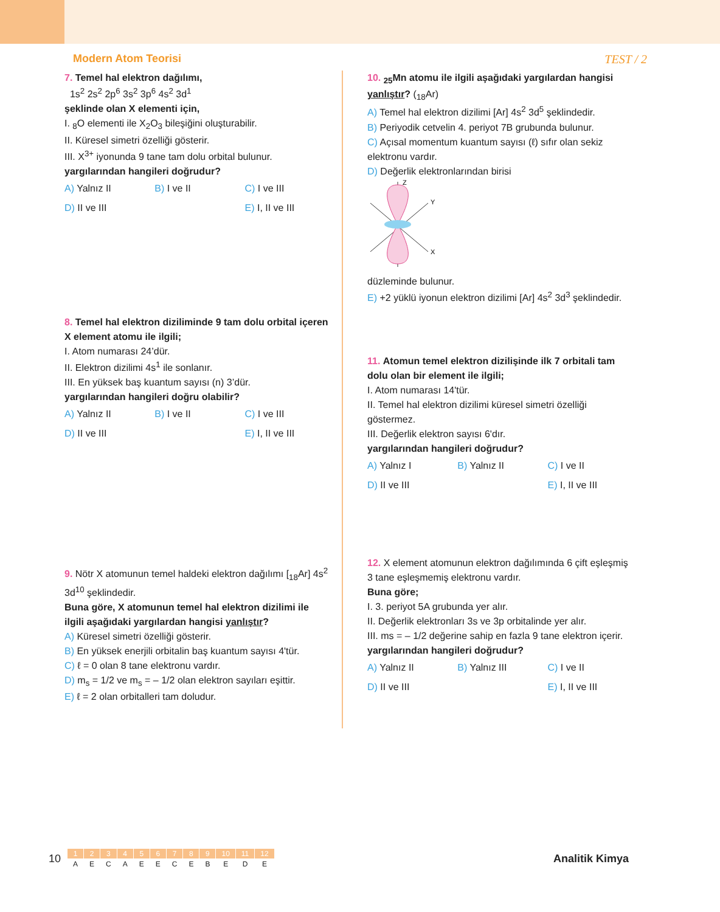Modern Atom Teorisi TEST / 2
7. Temel hal elektron dağılımı,
1s<sup>2</sup> 2s<sup>2</sup> 2p<sup>6</sup> 3s<sup>2</sup> 3p<sup>6</sup> 4s<sup>2</sup> 3d<sup>1</sup>
şeklinde olan X elementi için,
I. <sub>8</sub>O elementi ile X<sub>2</sub>O<sub>3</sub> bileşiğini oluşturabilir.
II. Küresel simetri özelliği gösterir.
III. X<sup>3+</sup> iyonunda 9 tane tam dolu orbital bulunur.
yargılarından hangileri doğrudur?
A) Yalnız II B) I ve II C) I ve III D) II ve III E) I, II ve III
8. Temel hal elektron diziliminde 9 tam dolu orbital içeren X element atomu ile ilgili;
I. Atom numarası 24’dür.
II. Elektron dizilimi 4s<sup>1</sup> ile sonlanır.
III. En yüksek baş kuantum sayısı (n) 3’dür.
yargılarından hangileri doğru olabilir?
A) Yalnız II B) I ve II C) I ve III D) II ve III E) I, II ve III
9. Nötr X atomunun temel haldeki elektron dağılımı [<sub>18</sub>Ar] 4s<sup>2</sup> 3d<sup>10</sup> şeklindedir.
Buna göre, X atomunun temel hal elektron dizilimi ile ilgili aşağıdaki yargılardan hangisi yanlıştır?
A) Küresel simetri özelliği gösterir.
B) En yüksek enerjili orbitalin baş kuantum sayısı 4'tür.
C) ℓ = 0 olan 8 tane elektronu vardır.
D) m<sub>s</sub> = 1/2 ve m<sub>s</sub> = – 1/2 olan elektron sayıları eşittir.
E) ℓ = 2 olan orbitalleri tam doludur.
10. <sub>25</sub>Mn atomu ile ilgili aşağıdaki yargılardan hangisi yanlıştır? (<sub>18</sub>Ar)
A) Temel hal elektron dizilimi [Ar] 4s<sup>2</sup> 3d<sup>5</sup> şeklindedir.
B) Periyodik cetvelin 4. periyot 7B grubunda bulunur.
C) Açısal momentum kuantum sayısı (ℓ) sıfır olan sekiz elektronu vardır.
D) Değerlik elektronlarından birisi
Z
Y
X
düzleminde bulunur.
E) +2 yüklü iyonun elektron dizilimi [Ar] 4s<sup>2</sup> 3d<sup>3</sup> şeklindedir.
11. Atomun temel elektron dizilişinde ilk 7 orbitali tam dolu olan bir element ile ilgili;
I. Atom numarası 14'tür.
II. Temel hal elektron dizilimi küresel simetri özelliği göstermez.
III. Değerlik elektron sayısı 6'dır.
yargılarından hangileri doğrudur?
A) Yalnız I B) Yalnız II C) I ve II D) II ve III E) I, II ve III
12. X element atomunun elektron dağılımında 6 çift eşleşmiş 3 tane eşleşmemiş elektronu vardır.
Buna göre;
I. 3. periyot 5A grubunda yer alır.
II. Değerlik elektronları 3s ve 3p orbitalinde yer alır.
III. ms = – 1/2 değerine sahip en fazla 9 tane elektron içerir.
yargılarından hangileri doğrudur?
A) Yalnız II B) Yalnız III C) I ve II D) II ve III E) I, II ve III
10
| 1 | 2 | 3 | 4 | 5 | 6 | 7 | 8 | 9 | 10 | 11 | 12 |
| A | E | C | A | E | E | C | E | B | E | D | E |
Analitik Kimya